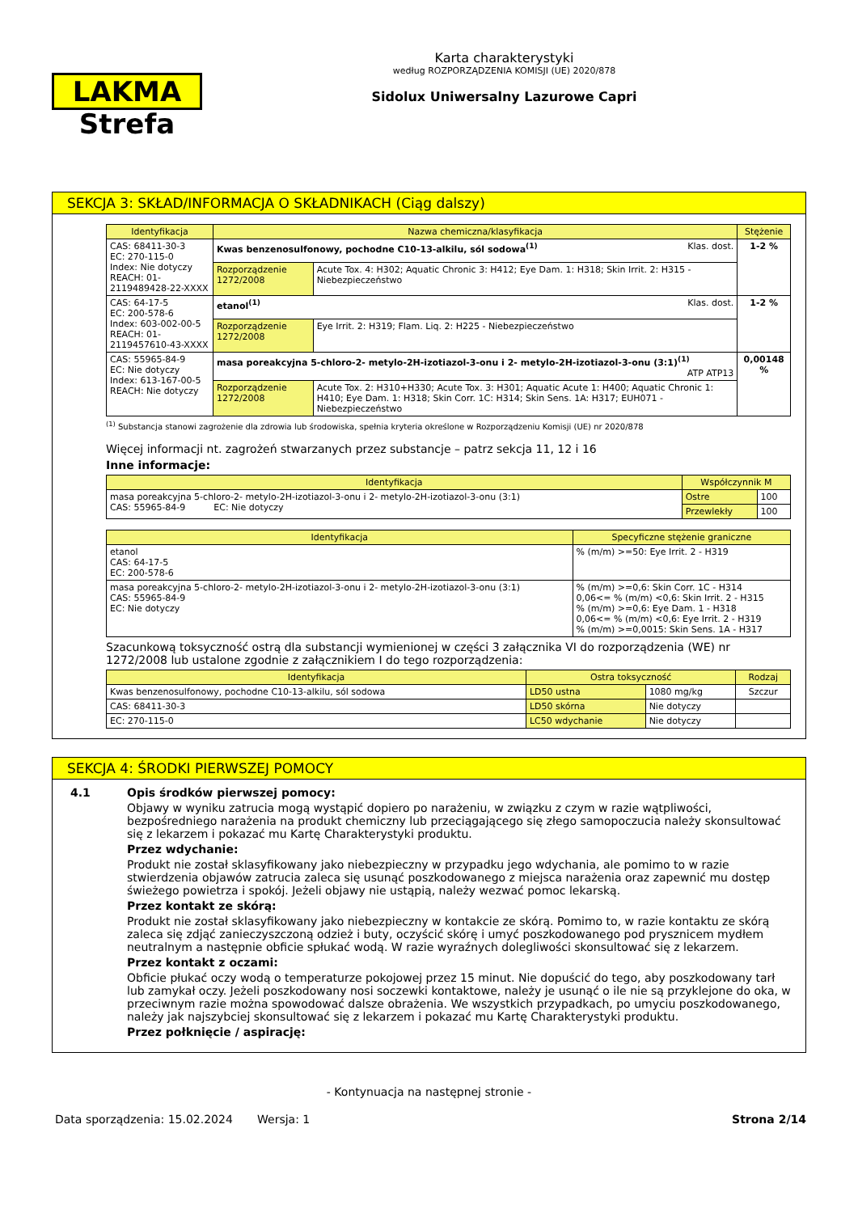LAKMA Strefa
Karta charakterystyki
według ROZPORZĄDZENIA KOMISJI (UE) 2020/878
Sidolux Uniwersalny Lazurowe Capri
SEKCJA 3: SKŁAD/INFORMACJA O SKŁADNIKACH (Ciąg dalszy)
| Identyfikacja | Nazwa chemiczna/klasyfikacja | | Stężenie |
| --- | --- | --- | --- |
| CAS: 68411-30-3 EC: 270-115-0 Index: Nie dotyczy REACH: 01-2119489428-22-XXXX | Kwas benzenosulfonowy, pochodne C10-13-alkilu, sól sodowa<sup>(1)</sup> Klas. dost. | | 1-2 % |
| | Rozporządzenie 1272/2008 | Acute Tox. 4: H302; Aquatic Chronic 3: H412; Eye Dam. 1: H318; Skin Irrit. 2: H315 - Niebezpieczeństwo | |
| CAS: 64-17-5 EC: 200-578-6 Index: 603-002-00-5 REACH: 01-2119457610-43-XXXX | etanol<sup>(1)</sup> Klas. dost. | | 1-2 % |
| | Rozporządzenie 1272/2008 | Eye Irrit. 2: H319; Flam. Liq. 2: H225 - Niebezpieczeństwo | |
| CAS: 55965-84-9 EC: Nie dotyczy Index: 613-167-00-5 REACH: Nie dotyczy | masa poreakcyjna 5-chloro-2- metylo-2H-izotiazol-3-onu i 2- metylo-2H-izotiazol-3-onu (3:1)<sup>(1)</sup> ATP ATP13 | | 0,00148 % |
| | Rozporządzenie 1272/2008 | Acute Tox. 2: H310+H330; Acute Tox. 3: H301; Aquatic Acute 1: H400; Aquatic Chronic 1: H410; Eye Dam. 1: H318; Skin Corr. 1C: H314; Skin Sens. 1A: H317; EUH071 - Niebezpieczeństwo | |
<sup>(1)</sup> Substancja stanowi zagrożenie dla zdrowia lub środowiska, spełnia kryteria określone w Rozporządzeniu Komisji (UE) nr 2020/878
Więcej informacji nt. zagrożeń stwarzanych przez substancje – patrz sekcja 11, 12 i 16
Inne informacje:
| Identyfikacja | Współczynnik M | |
| --- | --- | --- |
| masa poreakcyjna 5-chloro-2- metylo-2H-izotiazol-3-onu i 2- metylo-2H-izotiazol-3-onu (3:1) CAS: 55965-84-9 EC: Nie dotyczy | Ostre | 100 |
| | Przewlekły | 100 |
| Identyfikacja | Specyficzne stężenie graniczne |
| --- | --- |
| etanol CAS: 64-17-5 EC: 200-578-6 | % (m/m) >=50: Eye Irrit. 2 - H319 |
| masa poreakcyjna 5-chloro-2- metylo-2H-izotiazol-3-onu i 2- metylo-2H-izotiazol-3-onu (3:1) CAS: 55965-84-9 EC: Nie dotyczy | % (m/m) >=0,6: Skin Corr. 1C - H314 0,06<= % (m/m) <0,6: Skin Irrit. 2 - H315 % (m/m) >=0,6: Eye Dam. 1 - H318 0,06<= % (m/m) <0,6: Eye Irrit. 2 - H319 % (m/m) >=0,0015: Skin Sens. 1A - H317 |
Szacunkową toksyczność ostrą dla substancji wymienionej w części 3 załącznika VI do rozporządzenia (WE) nr 1272/2008 lub ustalone zgodnie z załącznikiem I do tego rozporządzenia:
| Identyfikacja | Ostra toksyczność | | Rodzaj |
| --- | --- | --- | --- |
| Kwas benzenosulfonowy, pochodne C10-13-alkilu, sól sodowa | LD50 ustna | 1080 mg/kg | Szczur |
| CAS: 68411-30-3 | LD50 skórna | Nie dotyczy | |
| EC: 270-115-0 | LC50 wdychanie | Nie dotyczy | |
SEKCJA 4: ŚRODKI PIERWSZEJ POMOCY
4.1 Opis środków pierwszej pomocy:
Objawy w wyniku zatrucia mogą wystąpić dopiero po narażeniu, w związku z czym w razie wątpliwości, bezpośredniego narażenia na produkt chemiczny lub przeciągającego się złego samopoczucia należy skonsultować się z lekarzem i pokazać mu Kartę Charakterystyki produktu.
Przez wdychanie:
Produkt nie został sklasyfikowany jako niebezpieczny w przypadku jego wdychania, ale pomimo to w razie stwierdzenia objawów zatrucia zaleca się usunąć poszkodowanego z miejsca narażenia oraz zapewnić mu dostęp świeżego powietrza i spokój. Jeżeli objawy nie ustąpią, należy wezwać pomoc lekarską.
Przez kontakt ze skórą:
Produkt nie został sklasyfikowany jako niebezpieczny w kontakcie ze skórą. Pomimo to, w razie kontaktu ze skórą zaleca się zdjąć zanieczyszczoną odzież i buty, oczyścić skórę i umyć poszkodowanego pod prysznicem mydłem neutralnym a następnie obficie spłukać wodą. W razie wyraźnych dolegliwości skonsultować się z lekarzem.
Przez kontakt z oczami:
Obficie płukać oczy wodą o temperaturze pokojowej przez 15 minut. Nie dopuścić do tego, aby poszkodowany tarł lub zamykał oczy. Jeżeli poszkodowany nosi soczewki kontaktowe, należy je usunąć o ile nie są przyklejone do oka, w przeciwnym razie można spowodować dalsze obrażenia. We wszystkich przypadkach, po umyciu poszkodowanego, należy jak najszybciej skonsultować się z lekarzem i pokazać mu Kartę Charakterystyki produktu.
Przez połknięcie / aspirację:
- Kontynuacja na następnej stronie -
Data sporządzenia: 15.02.2024 Wersja: 1 Strona 2/14